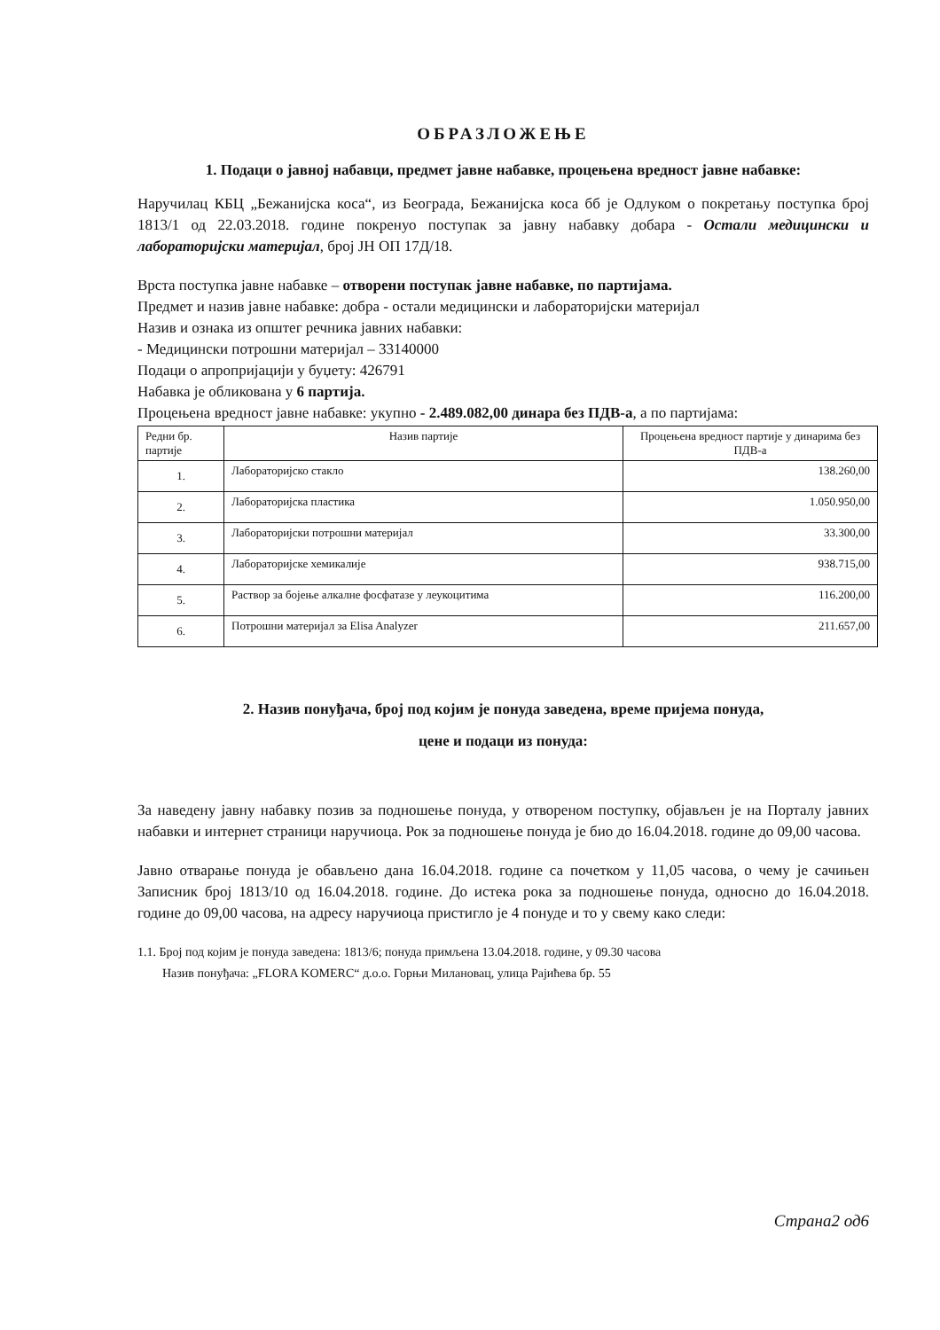ОБРАЗЛОЖЕЊЕ
1. Подаци о јавној набавци, предмет јавне набавке, процењена вредност јавне набавке:
Наручилац КБЦ „Бежанијска коса“, из Београда, Бежанијска коса бб је Одлуком о покретању поступка број 1813/1 од 22.03.2018. године покренуо поступак за јавну набавку добара - Остали медицински и лабораторијски материјал, број ЈН ОП 17Д/18.
Врста поступка јавне набавке – отворени поступак јавне набавке, по партијама.
Предмет и назив јавне набавке: добра - остали медицински и лабораторијски материјал
Назив и ознака из општег речника јавних набавки:
- Медицински потрошни материјал – 33140000
Подаци о апропријацији у буџету: 426791
Набавка је обликована у 6 партија.
Процењена вредност јавне набавке: укупно - 2.489.082,00 динара без ПДВ-а, а по партијама:
| Редни бр. партије | Назив партије | Процењена вредност партије у динарима без ПДВ-а |
| --- | --- | --- |
| 1. | Лабораторијско стакло | 138.260,00 |
| 2. | Лабораторијска пластика | 1.050.950,00 |
| 3. | Лабораторијски потрошни материјал | 33.300,00 |
| 4. | Лабораторијске хемикалије | 938.715,00 |
| 5. | Раствор за бојење алкалне фосфатазе у леукоцитима | 116.200,00 |
| 6. | Потрошни материјал за Elisa Analyzer | 211.657,00 |
2. Назив понуђача, број под којим је понуда заведена, време пријема понуда,
цене и подаци из понуда:
За наведену јавну набавку позив за подношење понуда, у отвореном поступку, објављен је на Порталу јавних набавки и интернет страници наручиоца. Рок за подношење понуда је био до 16.04.2018. године до 09,00 часова.
Јавно отварање понуда је обављено дана 16.04.2018. године са почетком у 11,05 часова, о чему је сачињен Записник број 1813/10 од 16.04.2018. године. До истека рока за подношење понуда, односно до 16.04.2018. године до 09,00 часова, на адресу наручиоца пристигло је 4 понуде и то у свему како следи:
1.1. Број под којим је понуда заведена: 1813/6; понуда примљена 13.04.2018. године, у 09.30 часова
Назив понуђача: „FLORA KOMERC“ д.о.о. Горњи Милановац, улица Рајићева бр. 55
Страна2 од6